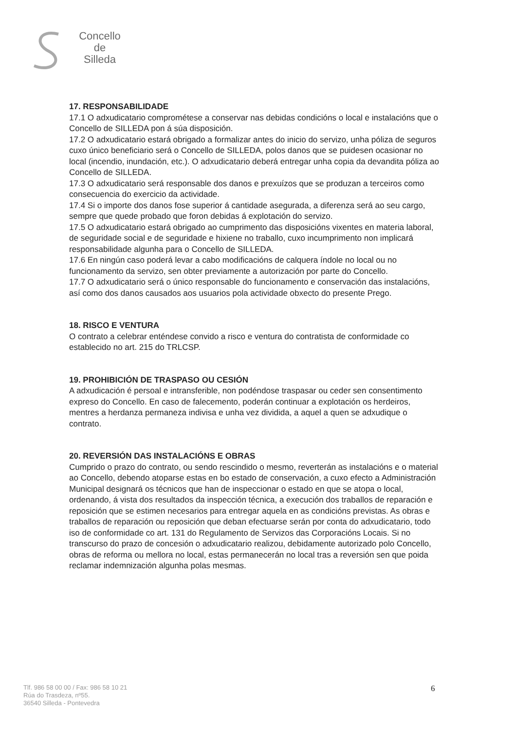Concello
de
Silleda
17. RESPONSABILIDADE
17.1 O adxudicatario comprométese a conservar nas debidas condicións o local e instalacións que o Concello de SILLEDA pon á súa disposición.
17.2 O adxudicatario estará obrigado a formalizar antes do inicio do servizo, unha póliza de seguros cuxo único beneficiario será o Concello de SILLEDA, polos danos que se puidesen ocasionar no local (incendio, inundación, etc.). O adxudicatario deberá entregar unha copia da devandita póliza ao Concello de SILLEDA.
17.3 O adxudicatario será responsable dos danos e prexuízos que se produzan a terceiros como consecuencia do exercicio da actividade.
17.4 Si o importe dos danos fose superior á cantidade asegurada, a diferenza será ao seu cargo, sempre que quede probado que foron debidas á explotación do servizo.
17.5 O adxudicatario estará obrigado ao cumprimento das disposicións vixentes en materia laboral, de seguridade social e de seguridade e hixiene no traballo, cuxo incumprimento non implicará responsabilidade algunha para o Concello de SILLEDA.
17.6 En ningún caso poderá levar a cabo modificacións de calquera índole no local ou no funcionamento da servizo, sen obter previamente a autorización por parte do Concello.
17.7 O adxudicatario será o único responsable do funcionamento e conservación das instalacións, así como dos danos causados aos usuarios pola actividade obxecto do presente Prego.
18. RISCO E VENTURA
O contrato a celebrar enténdese convido a risco e ventura do contratista de conformidade co establecido no art. 215 do TRLCSP.
19. PROHIBICIÓN DE TRASPASO OU CESIÓN
A adxudicación é persoal e intransferible, non podéndose traspasar ou ceder sen consentimento expreso do Concello. En caso de falecemento, poderán continuar a explotación os herdeiros, mentres a herdanza permaneza indivisa e unha vez dividida, a aquel a quen se adxudique o contrato.
20. REVERSIÓN DAS INSTALACIÓNS E OBRAS
Cumprido o prazo do contrato, ou sendo rescindido o mesmo, reverterán as instalacións e o material ao Concello, debendo atoparse estas en bo estado de conservación, a cuxo efecto a Administración Municipal designará os técnicos que han de inspeccionar o estado en que se atopa o local, ordenando, á vista dos resultados da inspección técnica, a execución dos traballos de reparación e reposición que se estimen necesarios para entregar aquela en as condicións previstas. As obras e traballos de reparación ou reposición que deban efectuarse serán por conta do adxudicatario, todo iso de conformidade co art. 131 do Regulamento de Servizos das Corporacións Locais. Si no transcurso do prazo de concesión o adxudicatario realizou, debidamente autorizado polo Concello, obras de reforma ou mellora no local, estas permanecerán no local tras a reversión sen que poida reclamar indemnización algunha polas mesmas.
Tlf. 986 58 00 00 / Fax: 986 58 10 21
Rúa do Trasdeza, nº55.
36540 Silleda - Pontevedra
6